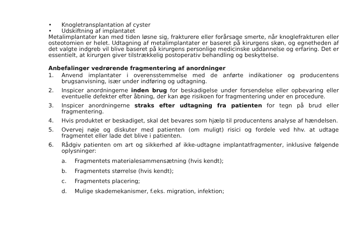• Knogletransplantation af cyster
• Udskiftning af implantatet
Metalimplantater kan med tiden løsne sig, frakturere eller forårsage smerte, når knoglefrakturen eller osteotomien er helet. Udtagning af metalimplantater er baseret på kirurgens skøn, og egnetheden af det valgte indgreb vil blive baseret på kirurgens personlige medicinske uddannelse og erfaring. Det er essentielt, at kirurgen giver tilstrækkelig postoperativ behandling og beskyttelse.
Anbefalinger vedrørende fragmentering af anordninger
1. Anvend implantater i overensstemmelse med de anførte indikationer og producentens brugsanvisning, især under indføring og udtagning.
2. Inspicer anordningerne inden brug for beskadigelse under forsendelse eller opbevaring eller eventuelle defekter efter åbning, der kan øge risikoen for fragmentering under en procedure.
3. Inspicer anordningerne straks efter udtagning fra patienten for tegn på brud eller fragmentering.
4. Hvis produktet er beskadiget, skal det bevares som hjælp til producentens analyse af hændelsen.
5. Overvej nøje og diskuter med patienten (om muligt) risici og fordele ved hhv. at udtage fragmentet eller lade det blive i patienten.
6. Rådgiv patienten om art og sikkerhed af ikke-udtagne implantatfragmenter, inklusive følgende oplysninger:
a. Fragmentets materialesammensætning (hvis kendt);
b. Fragmentets størrelse (hvis kendt);
c. Fragmentets placering;
d. Mulige skademekanismer, f.eks. migration, infektion;